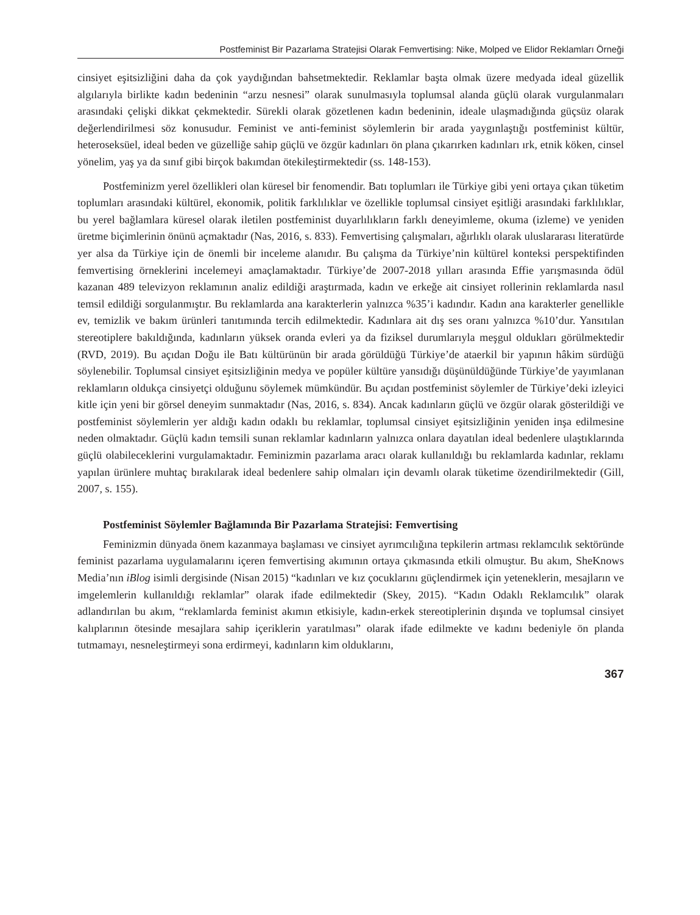Postfeminist Bir Pazarlama Stratejisi Olarak Femvertising: Nike, Molped ve Elidor Reklamları Örneği
cinsiyet eşitsizliğini daha da çok yaydığından bahsetmektedir. Reklamlar başta olmak üzere medyada ideal güzellik algılarıyla birlikte kadın bedeninin “arzu nesnesi” olarak sunulmasıyla toplumsal alanda güçlü olarak vurgulanmaları arasındaki çelişki dikkat çekmektedir. Sürekli olarak gözetlenen kadın bedeninin, ideale ulaşmadığında güçsüz olarak değerlendirilmesi söz konusudur. Feminist ve anti-feminist söylemlerin bir arada yaygınlaştığı postfeminist kültür, heteroseksüel, ideal beden ve güzelliğe sahip güçlü ve özgür kadınları ön plana çıkarırken kadınları ırk, etnik köken, cinsel yönelim, yaş ya da sınıf gibi birçok bakımdan ötekileştirmektedir (ss. 148-153).
Postfeminizm yerel özellikleri olan küresel bir fenomendir. Batı toplumları ile Türkiye gibi yeni ortaya çıkan tüketim toplumları arasındaki kültürel, ekonomik, politik farklılıklar ve özellikle toplumsal cinsiyet eşitliği arasındaki farklılıklar, bu yerel bağlamlara küresel olarak iletilen postfeminist duyarlılıkların farklı deneyimleme, okuma (izleme) ve yeniden üretme biçimlerinin önünü açmaktadır (Nas, 2016, s. 833). Femvertising çalışmaları, ağırlıklı olarak uluslararası literatürde yer alsa da Türkiye için de önemli bir inceleme alanıdır. Bu çalışma da Türkiye’nin kültürel konteksi perspektifinden femvertising örneklerini incelemeyi amaçlamaktadır. Türkiye’de 2007-2018 yılları arasında Effie yarışmasında ödül kazanan 489 televizyon reklamının analiz edildiği araştırmada, kadın ve erkeğe ait cinsiyet rollerinin reklamlarda nasıl temsil edildiği sorgulanmıştır. Bu reklamlarda ana karakterlerin yalnızca %35’i kadındır. Kadın ana karakterler genellikle ev, temizlik ve bakım ürünleri tanıtımında tercih edilmektedir. Kadınlara ait dış ses oranı yalnızca %10’dur. Yansıtılan stereotiplere bakıldığında, kadınların yüksek oranda evleri ya da fiziksel durumlarıyla meşgul oldukları görülmektedir (RVD, 2019). Bu açıdan Doğu ile Batı kültürünün bir arada görüldüğü Türkiye’de ataerkil bir yapının hâkim sürdüğü söylenebilir. Toplumsal cinsiyet eşitsizliğinin medya ve popüler kültüre yansıdığı düşünüldüğünde Türkiye’de yayımlanan reklamların oldukça cinsiyetçi olduğunu söylemek mümkündür. Bu açıdan postfeminist söylemler de Türkiye’deki izleyici kitle için yeni bir görsel deneyim sunmaktadır (Nas, 2016, s. 834). Ancak kadınların güçlü ve özgür olarak gösterildiği ve postfeminist söylemlerin yer aldığı kadın odaklı bu reklamlar, toplumsal cinsiyet eşitsizliğinin yeniden inşa edilmesine neden olmaktadır. Güçlü kadın temsili sunan reklamlar kadınların yalnızca onlara dayatılan ideal bedenlere ulaştıklarında güçlü olabileceklerini vurgulamaktadır. Feminizmin pazarlama aracı olarak kullanıldığı bu reklamlarda kadınlar, reklamı yapılan ürünlere muhtaç bırakılarak ideal bedenlere sahip olmaları için devamlı olarak tüketime özendirilmektedir (Gill, 2007, s. 155).
Postfeminist Söylemler Bağlamında Bir Pazarlama Stratejisi: Femvertising
Feminizmin dünyada önem kazanmaya başlaması ve cinsiyet ayrımcılığına tepkilerin artması reklamcılık sektöründe feminist pazarlama uygulamalarını içeren femvertising akımının ortaya çıkmasında etkili olmuştur. Bu akım, SheKnows Media’nın iBlog isimli dergisinde (Nisan 2015) “kadınları ve kız çocuklarını güçlendirmek için yeteneklerin, mesajların ve imgelemlerin kullanıldığı reklamlar” olarak ifade edilmektedir (Skey, 2015). “Kadın Odaklı Reklamcılık” olarak adlandırılan bu akım, “reklamlarda feminist akımın etkisiyle, kadın-erkek stereotiplerinin dışında ve toplumsal cinsiyet kalıplarının ötesinde mesajlara sahip içeriklerin yaratılması” olarak ifade edilmekte ve kadını bedeniyle ön planda tutmamayı, nesneleştirmeyi sona erdirmeyi, kadınların kim olduklarını,
367